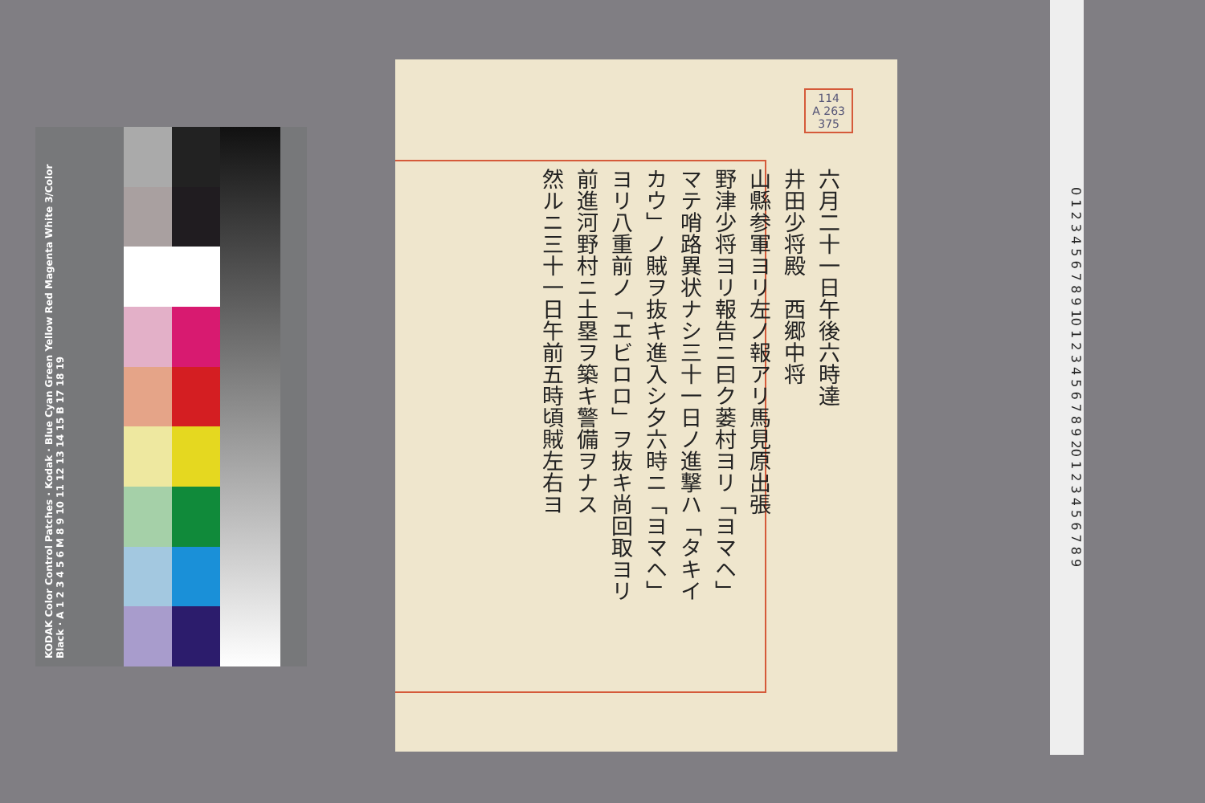KODAK Color Control Patches · Kodak · Blue Cyan Green Yellow Red Magenta White 3/Color Black · A 1 2 3 4 5 6 M 8 9 10 11 12 13 14 15 B 17 18 19
114
A 263
375
六月二十一日午後六時達
井田少将殿　西郷中将
山縣参軍ヨリ左ノ報アリ馬見原出張
野津少将ヨリ報告ニ曰ク蒌村ヨリ「ヨマヘ」
マテ哨路異状ナシ三十一日ノ進撃ハ「タキイ
カウ」ノ賊ヲ抜キ進入シ夕六時ニ「ヨマヘ」
ヨリ八重前ノ「エビロロ」ヲ抜キ尚回取ヨリ
前進河野村ニ土塁ヲ築キ警備ヲナス
然ルニ三十一日午前五時頃賊左右ヨ
0 1 2 3 4 5 6 7 8 9 10 1 2 3 4 5 6 7 8 9 20 1 2 3 4 5 6 7 8 9